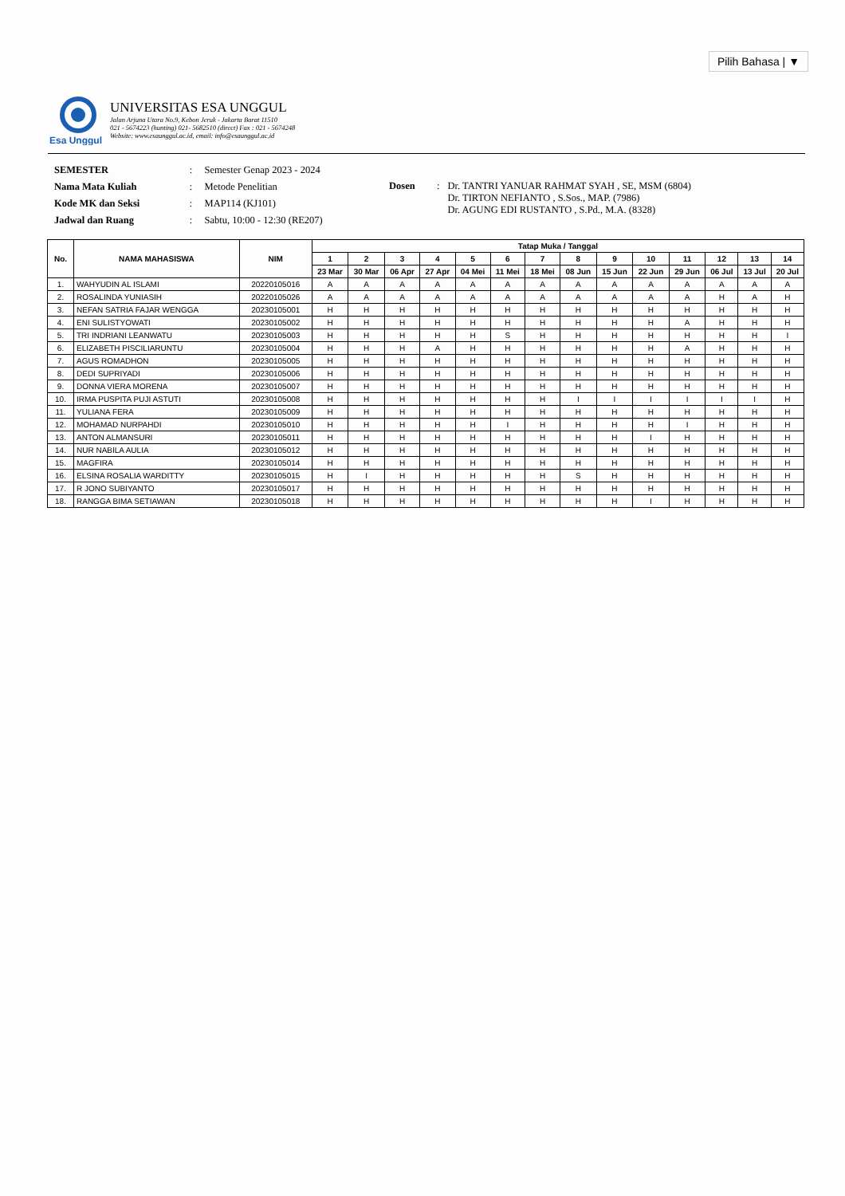Pilih Bahasa | ▼
Esa Unggul
UNIVERSITAS ESA UNGGUL
Jalan Arjuna Utara No.9, Kebon Jeruk - Jakarta Barat 11510
021 - 5674223 (hunting) 021- 5682510 (direct) Fax : 021 - 5674248
Website: www.esaunggul.ac.id, email: info@esaunggul.ac.id
| SEMESTER | : | Semester Genap 2023 - 2024 |
| Nama Mata Kuliah | : | Metode Penelitian |
| Kode MK dan Seksi | : | MAP114 (KJ101) |
| Jadwal dan Ruang | : | Sabtu, 10:00 - 12:30 (RE207) |
| Dosen | : | Dr. TANTRI YANUAR RAHMAT SYAH , SE, MSM (6804) Dr. TIRTON NEFIANTO , S.Sos., MAP. (7986) Dr. AGUNG EDI RUSTANTO , S.Pd., M.A. (8328) |
| No. | NAMA MAHASISWA | NIM | Tatap Muka / Tanggal | | | | | | | | | | | | | |
| --- | --- | --- | --- | --- | --- | --- | --- | --- | --- | --- | --- | --- | --- | --- | --- | --- |
| | | | 1 | 2 | 3 | 4 | 5 | 6 | 7 | 8 | 9 | 10 | 11 | 12 | 13 | 14 |
| | | | 23 Mar | 30 Mar | 06 Apr | 27 Apr | 04 Mei | 11 Mei | 18 Mei | 08 Jun | 15 Jun | 22 Jun | 29 Jun | 06 Jul | 13 Jul | 20 Jul |
| 1. | WAHYUDIN AL ISLAMI | 20220105016 | A | A | A | A | A | A | A | A | A | A | A | A | A | A |
| 2. | ROSALINDA YUNIASIH | 20220105026 | A | A | A | A | A | A | A | A | A | A | A | H | A | H |
| 3. | NEFAN SATRIA FAJAR WENGGA | 20230105001 | H | H | H | H | H | H | H | H | H | H | H | H | H | H |
| 4. | ENI SULISTYOWATI | 20230105002 | H | H | H | H | H | H | H | H | H | H | A | H | H | H |
| 5. | TRI INDRIANI LEANWATU | 20230105003 | H | H | H | H | H | S | H | H | H | H | H | H | H | I |
| 6. | ELIZABETH PISCILIARUNTU | 20230105004 | H | H | H | A | H | H | H | H | H | H | A | H | H | H |
| 7. | AGUS ROMADHON | 20230105005 | H | H | H | H | H | H | H | H | H | H | H | H | H | H |
| 8. | DEDI SUPRIYADI | 20230105006 | H | H | H | H | H | H | H | H | H | H | H | H | H | H |
| 9. | DONNA VIERA MORENA | 20230105007 | H | H | H | H | H | H | H | H | H | H | H | H | H | H |
| 10. | IRMA PUSPITA PUJI ASTUTI | 20230105008 | H | H | H | H | H | H | H | I | I | I | I | I | I | H |
| 11. | YULIANA FERA | 20230105009 | H | H | H | H | H | H | H | H | H | H | H | H | H | H |
| 12. | MOHAMAD NURPAHDI | 20230105010 | H | H | H | H | H | I | H | H | H | H | I | H | H | H |
| 13. | ANTON ALMANSURI | 20230105011 | H | H | H | H | H | H | H | H | H | I | H | H | H | H |
| 14. | NUR NABILA AULIA | 20230105012 | H | H | H | H | H | H | H | H | H | H | H | H | H | H |
| 15. | MAGFIRA | 20230105014 | H | H | H | H | H | H | H | H | H | H | H | H | H | H |
| 16. | ELSINA ROSALIA WARDITTY | 20230105015 | H | I | H | H | H | H | H | S | H | H | H | H | H | H |
| 17. | R JONO SUBIYANTO | 20230105017 | H | H | H | H | H | H | H | H | H | H | H | H | H | H |
| 18. | RANGGA BIMA SETIAWAN | 20230105018 | H | H | H | H | H | H | H | H | H | I | H | H | H | H |